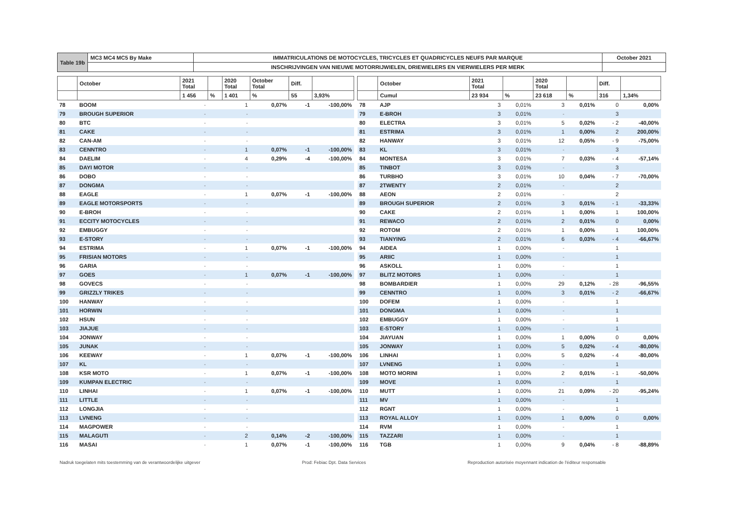| Table 19b | MC3 MC4 MC5 By Make | IMMATRICULATIONS DE MOTOCYCLES, TRICYCLES ET QUADRICYCLES NEUFS PAR MARQUE | October 2021 |
| | | INSCHRIJVINGEN VAN NIEUWE MOTORRIJWIELEN, DRIEWIELERS EN VIERWIELERS PER MERK | |
| | October | 2021 Total | | 2020 Total | October Total | Diff. | |
| --- | --- | --- | --- | --- | --- | --- | --- |
| | | 1 456 | % | 1 401 | % | 55 | 3,93% |
| 78 | BOOM | - | | 1 | 0,07% | -1 | -100,00% |
| 79 | BROUGH SUPERIOR | - | | - | | | |
| 80 | BTC | - | | - | | | |
| 81 | CAKE | - | | - | | | |
| 82 | CAN-AM | - | | - | | | |
| 83 | CENNTRO | - | | 1 | 0,07% | -1 | -100,00% |
| 84 | DAELIM | - | | 4 | 0,29% | -4 | -100,00% |
| 85 | DAYI MOTOR | - | | - | | | |
| 86 | DOBO | - | | - | | | |
| 87 | DONGMA | - | | - | | | |
| 88 | EAGLE | - | | 1 | 0,07% | -1 | -100,00% |
| 89 | EAGLE MOTORSPORTS | - | | - | | | |
| 90 | E-BROH | - | | - | | | |
| 91 | ECCITY MOTOCYCLES | - | | - | | | |
| 92 | EMBUGGY | - | | - | | | |
| 93 | E-STORY | - | | - | | | |
| 94 | ESTRIMA | - | | 1 | 0,07% | -1 | -100,00% |
| 95 | FRISIAN MOTORS | - | | - | | | |
| 96 | GARIA | - | | - | | | |
| 97 | GOES | - | | 1 | 0,07% | -1 | -100,00% |
| 98 | GOVECS | - | | - | | | |
| 99 | GRIZZLY TRIKES | - | | - | | | |
| 100 | HANWAY | - | | - | | | |
| 101 | HORWIN | - | | - | | | |
| 102 | HSUN | - | | - | | | |
| 103 | JIAJUE | - | | - | | | |
| 104 | JONWAY | - | | - | | | |
| 105 | JUNAK | - | | - | | | |
| 106 | KEEWAY | - | | 1 | 0,07% | -1 | -100,00% |
| 107 | KL | - | | - | | | |
| 108 | KSR MOTO | - | | 1 | 0,07% | -1 | -100,00% |
| 109 | KUMPAN ELECTRIC | - | | - | | | |
| 110 | LINHAI | - | | 1 | 0,07% | -1 | -100,00% |
| 111 | LITTLE | - | | - | | | |
| 112 | LONGJIA | - | | - | | | |
| 113 | LVNENG | - | | - | | | |
| 114 | MAGPOWER | - | | - | | | |
| 115 | MALAGUTI | - | | 2 | 0,14% | -2 | -100,00% |
| 116 | MASAI | - | | 1 | 0,07% | -1 | -100,00% |
| | October | 2021 Total | | 2020 Total | | Diff. | |
| --- | --- | --- | --- | --- | --- | --- | --- |
| | Cumul | 23 934 | % | 23 618 | % | 316 | 1,34% |
| 78 | AJP | 3 | 0,01% | 3 | 0,01% | 0 | 0,00% |
| 79 | E-BROH | 3 | 0,01% | - | | 3 | |
| 80 | ELECTRA | 3 | 0,01% | 5 | 0,02% | - 2 | -40,00% |
| 81 | ESTRIMA | 3 | 0,01% | 1 | 0,00% | 2 | 200,00% |
| 82 | HANWAY | 3 | 0,01% | 12 | 0,05% | - 9 | -75,00% |
| 83 | KL | 3 | 0,01% | - | | 3 | |
| 84 | MONTESA | 3 | 0,01% | 7 | 0,03% | - 4 | -57,14% |
| 85 | TINBOT | 3 | 0,01% | - | | 3 | |
| 86 | TURBHO | 3 | 0,01% | 10 | 0,04% | - 7 | -70,00% |
| 87 | 2TWENTY | 2 | 0,01% | - | | 2 | |
| 88 | AEON | 2 | 0,01% | - | | 2 | |
| 89 | BROUGH SUPERIOR | 2 | 0,01% | 3 | 0,01% | - 1 | -33,33% |
| 90 | CAKE | 2 | 0,01% | 1 | 0,00% | 1 | 100,00% |
| 91 | REWACO | 2 | 0,01% | 2 | 0,01% | 0 | 0,00% |
| 92 | ROTOM | 2 | 0,01% | 1 | 0,00% | 1 | 100,00% |
| 93 | TIANYING | 2 | 0,01% | 6 | 0,03% | - 4 | -66,67% |
| 94 | AIDEA | 1 | 0,00% | - | | 1 | |
| 95 | ARIIC | 1 | 0,00% | - | | 1 | |
| 96 | ASKOLL | 1 | 0,00% | - | | 1 | |
| 97 | BLITZ MOTORS | 1 | 0,00% | - | | 1 | |
| 98 | BOMBARDIER | 1 | 0,00% | 29 | 0,12% | - 28 | -96,55% |
| 99 | CENNTRO | 1 | 0,00% | 3 | 0,01% | - 2 | -66,67% |
| 100 | DOFEM | 1 | 0,00% | - | | 1 | |
| 101 | DONGMA | 1 | 0,00% | - | | 1 | |
| 102 | EMBUGGY | 1 | 0,00% | - | | 1 | |
| 103 | E-STORY | 1 | 0,00% | - | | 1 | |
| 104 | JIAYUAN | 1 | 0,00% | 1 | 0,00% | 0 | 0,00% |
| 105 | JONWAY | 1 | 0,00% | 5 | 0,02% | - 4 | -80,00% |
| 106 | LINHAI | 1 | 0,00% | 5 | 0,02% | - 4 | -80,00% |
| 107 | LVNENG | 1 | 0,00% | - | | 1 | |
| 108 | MOTO MORINI | 1 | 0,00% | 2 | 0,01% | - 1 | -50,00% |
| 109 | MOVE | 1 | 0,00% | - | | 1 | |
| 110 | MUTT | 1 | 0,00% | 21 | 0,09% | - 20 | -95,24% |
| 111 | MV | 1 | 0,00% | - | | 1 | |
| 112 | RGNT | 1 | 0,00% | - | | 1 | |
| 113 | ROYAL ALLOY | 1 | 0,00% | 1 | 0,00% | 0 | 0,00% |
| 114 | RVM | 1 | 0,00% | - | | 1 | |
| 115 | TAZZARI | 1 | 0,00% | - | | 1 | |
| 116 | TGB | 1 | 0,00% | 9 | 0,04% | - 8 | -88,89% |
Nadruk toegelaten mits toestemming van de verantwoordelijke uitgever Prod: Febiac Dpt. Data Services Reproduction autorisée moyennant indication de l'éditeur responsable